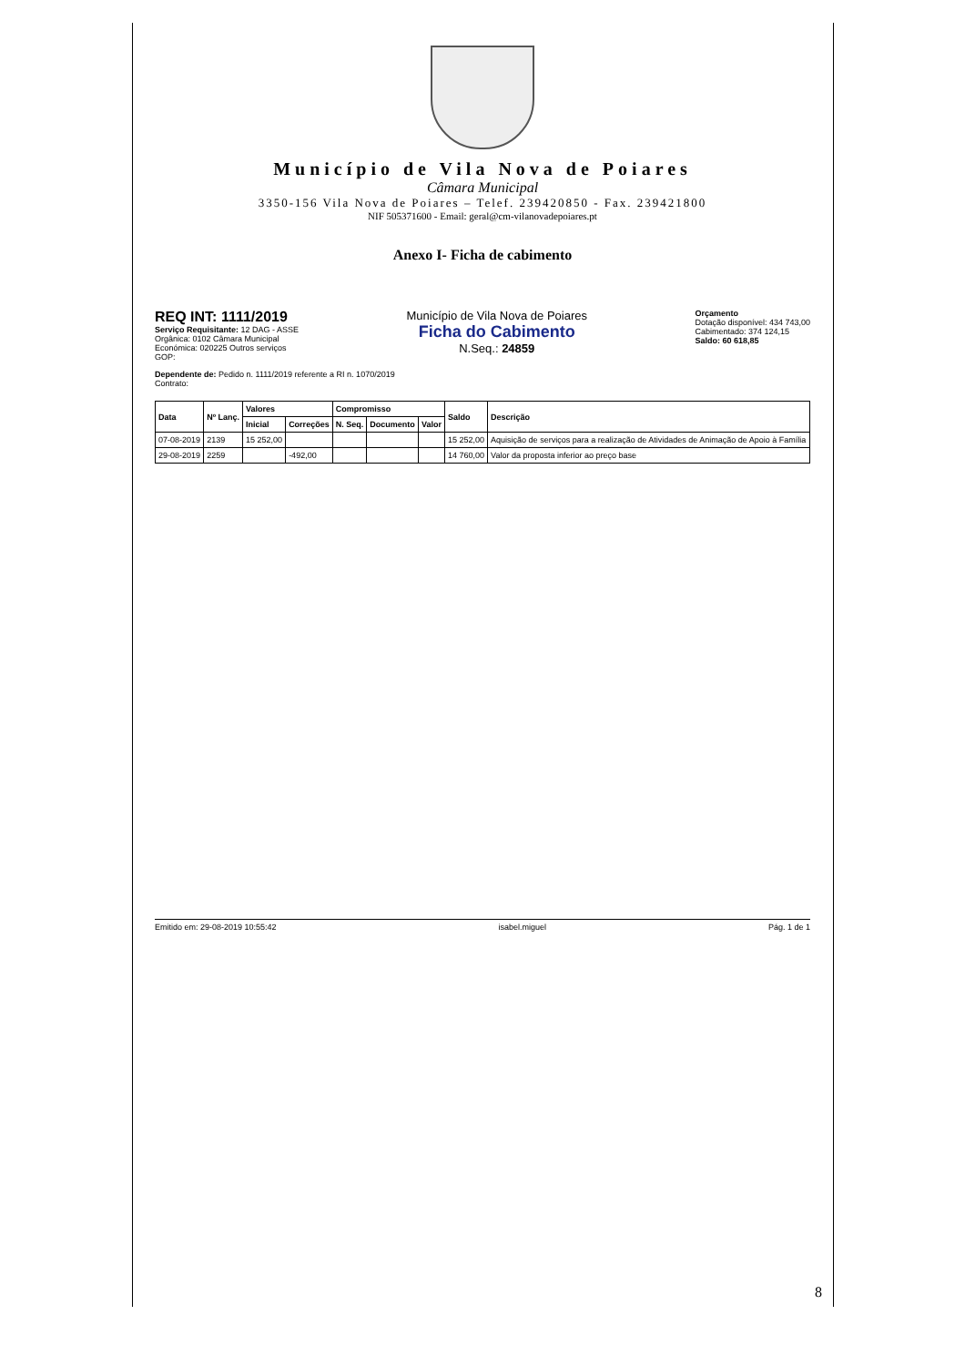Município de Vila Nova de Poiares
Câmara Municipal
3350-156 Vila Nova de Poiares – Telef. 239420850 - Fax. 239421800
NIF 505371600 - Email: geral@cm-vilanovadepoiares.pt
Anexo I- Ficha de cabimento
REQ INT: 1111/2019
Serviço Requisitante: 12 DAG - ASSE
Orgânica: 0102 Câmara Municipal
Económica: 020225 Outros serviços
GOP:
Município de Vila Nova de Poiares
Ficha do Cabimento
N.Seq.: 24859
Orçamento
Dotação disponível: 434 743,00
Cabimentado: 374 124,15
Saldo: 60 618,85
Dependente de: Pedido n. 1111/2019 referente a RI n. 1070/2019
Contrato:
| Data | Nº Lanç. | Valores | | Compromisso | | | Saldo | Descrição |
| --- | --- | --- | --- | --- | --- | --- | --- | --- |
| | | Inicial | Correções | N. Seq. | Documento | Valor | | |
| 07-08-2019 | 2139 | 15 252,00 | | | | | 15 252,00 | Aquisição de serviços para a realização de Atividades de Animação de Apoio à Família |
| 29-08-2019 | 2259 | | -492,00 | | | | 14 760,00 | Valor da proposta inferior ao preço base |
Emitido em: 29-08-2019 10:55:42 isabel.miguel Pág. 1 de 1
8